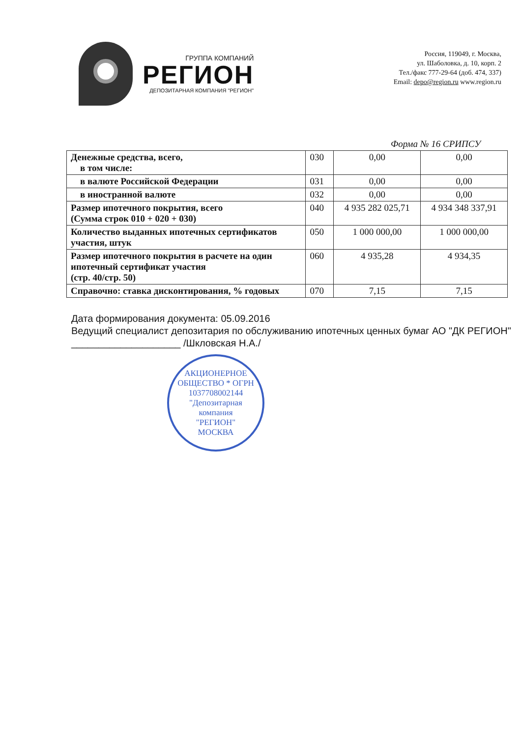ГРУППА КОМПАНИЙ
РЕГИОН
ДЕПОЗИТАРНАЯ КОМПАНИЯ "РЕГИОН"
Россия, 119049, г. Москва,
ул. Шаболовка, д. 10, корп. 2
Тел./факс 777-29-64 (доб. 474, 337)
Email: depo@region.ru www.region.ru
Форма № 16 СРИПСУ
| Денежные средства, всего, в том числе: | 030 | 0,00 | 0,00 |
| в валюте Российской Федерации | 031 | 0,00 | 0,00 |
| в иностранной валюте | 032 | 0,00 | 0,00 |
| Размер ипотечного покрытия, всего (Сумма строк 010 + 020 + 030) | 040 | 4 935 282 025,71 | 4 934 348 337,91 |
| Количество выданных ипотечных сертификатов участия, штук | 050 | 1 000 000,00 | 1 000 000,00 |
| Размер ипотечного покрытия в расчете на один ипотечный сертификат участия (стр. 40/стр. 50) | 060 | 4 935,28 | 4 934,35 |
| Справочно: ставка дисконтирования, % годовых | 070 | 7,15 | 7,15 |
Дата формирования документа: 05.09.2016
Ведущий специалист депозитария по обслуживанию ипотечных ценных бумаг АО "ДК РЕГИОН" ____________________ /Шкловская Н.А./
АКЦИОНЕРНОЕ ОБЩЕСТВО * ОГРН 1037708002144
"Депозитарная
компания
"РЕГИОН"
МОСКВА